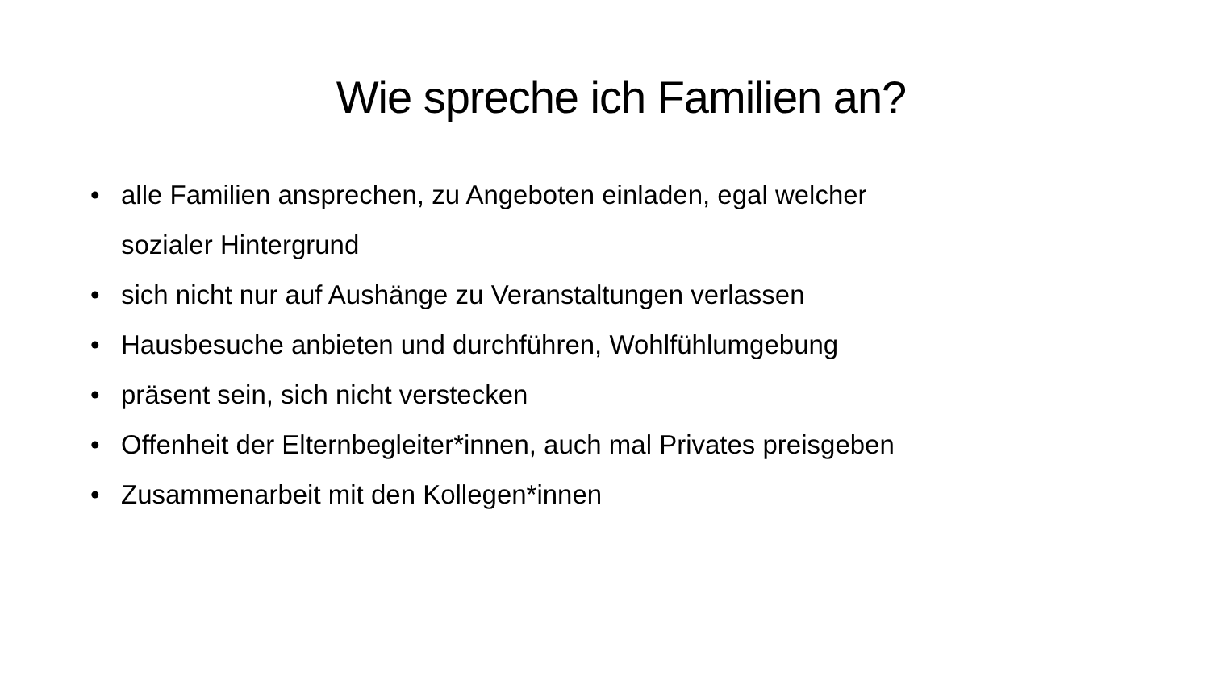Wie spreche ich Familien an?
• alle Familien ansprechen, zu Angeboten einladen, egal welcher
sozialer Hintergrund
• sich nicht nur auf Aushänge zu Veranstaltungen verlassen
• Hausbesuche anbieten und durchführen, Wohlfühlumgebung
• präsent sein, sich nicht verstecken
• Offenheit der Elternbegleiter*innen, auch mal Privates preisgeben
• Zusammenarbeit mit den Kollegen*innen